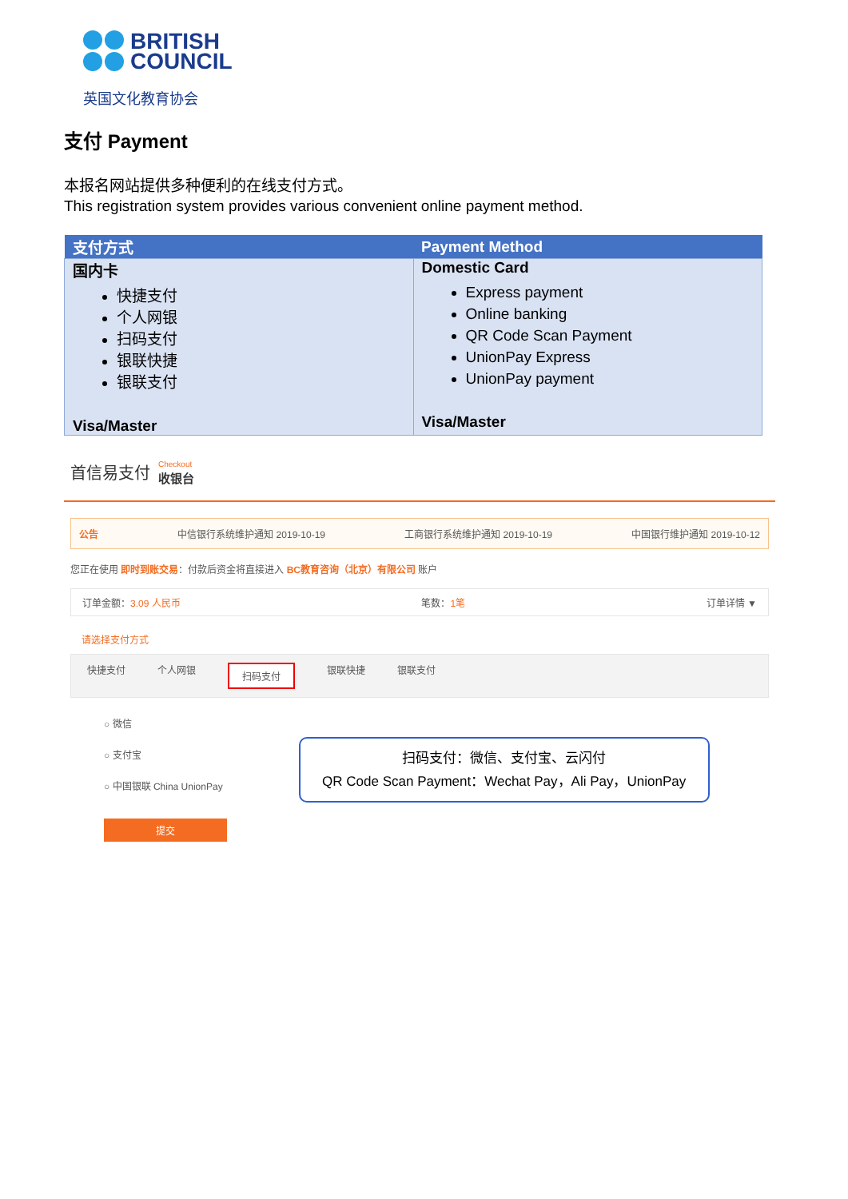BRITISH
COUNCIL
英国文化教育协会
支付 Payment
本报名网站提供多种便利的在线支付方式。
This registration system provides various convenient online payment method.
| 支付方式 | Payment Method |
| --- | --- |
| 国内卡 快捷支付 个人网银 扫码支付 银联快捷 银联支付 Visa/Master | Domestic Card Express payment Online banking QR Code Scan Payment UnionPay Express UnionPay payment Visa/Master |
首信易支付 Checkout
收银台
公告 中信银行系统维护通知 2019-10-19 工商银行系统维护通知 2019-10-19 中国银行维护通知 2019-10-12
您正在使用 即时到账交易：付款后资金将直接进入 BC教育咨询（北京）有限公司 账户
订单金额：3.09 人民币 笔数：1笔 订单详情 ▼
请选择支付方式
快捷支付 个人网银 扫码支付 银联快捷 银联支付
○ 微信
○ 支付宝
○ 中国银联 China UnionPay
扫码支付：微信、支付宝、云闪付
QR Code Scan Payment：Wechat Pay，Ali Pay，UnionPay
提交